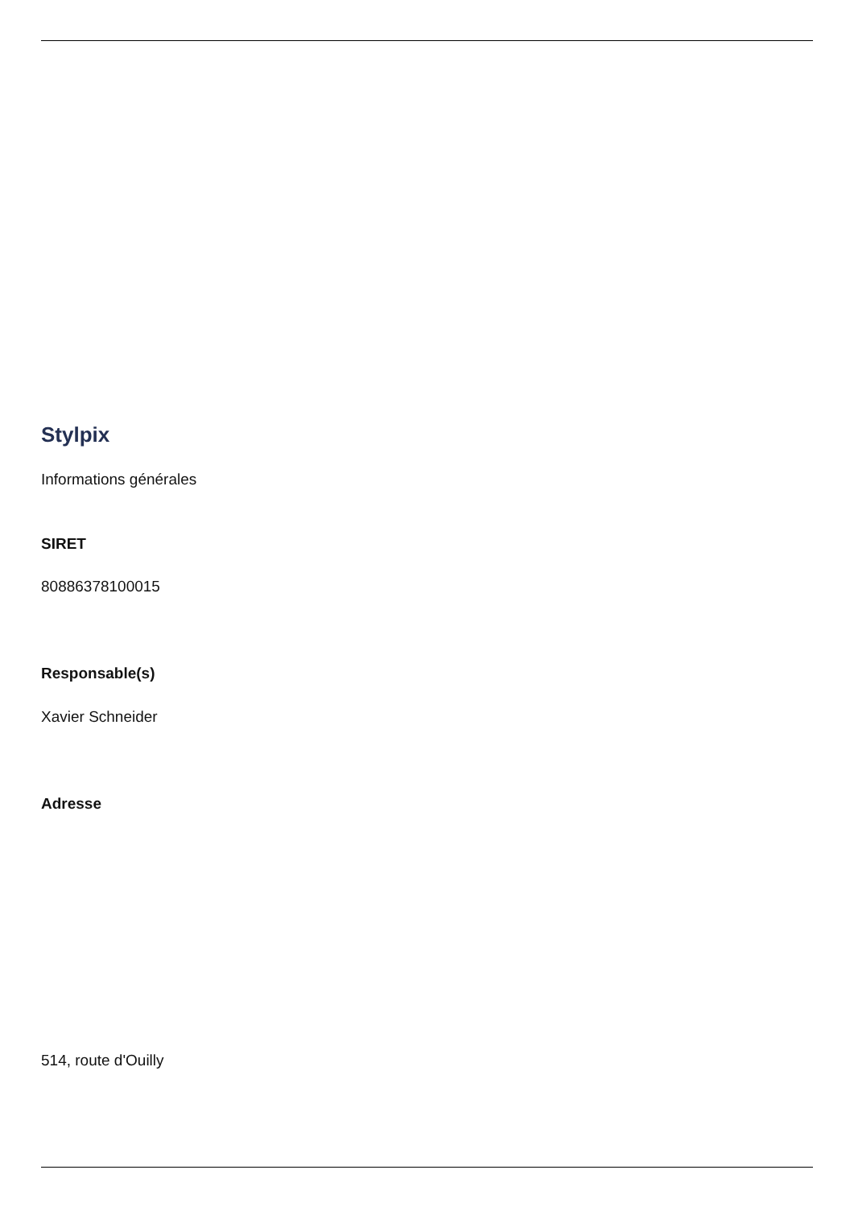Stylpix
Informations générales
SIRET
80886378100015
Responsable(s)
Xavier Schneider
Adresse
514, route d'Ouilly